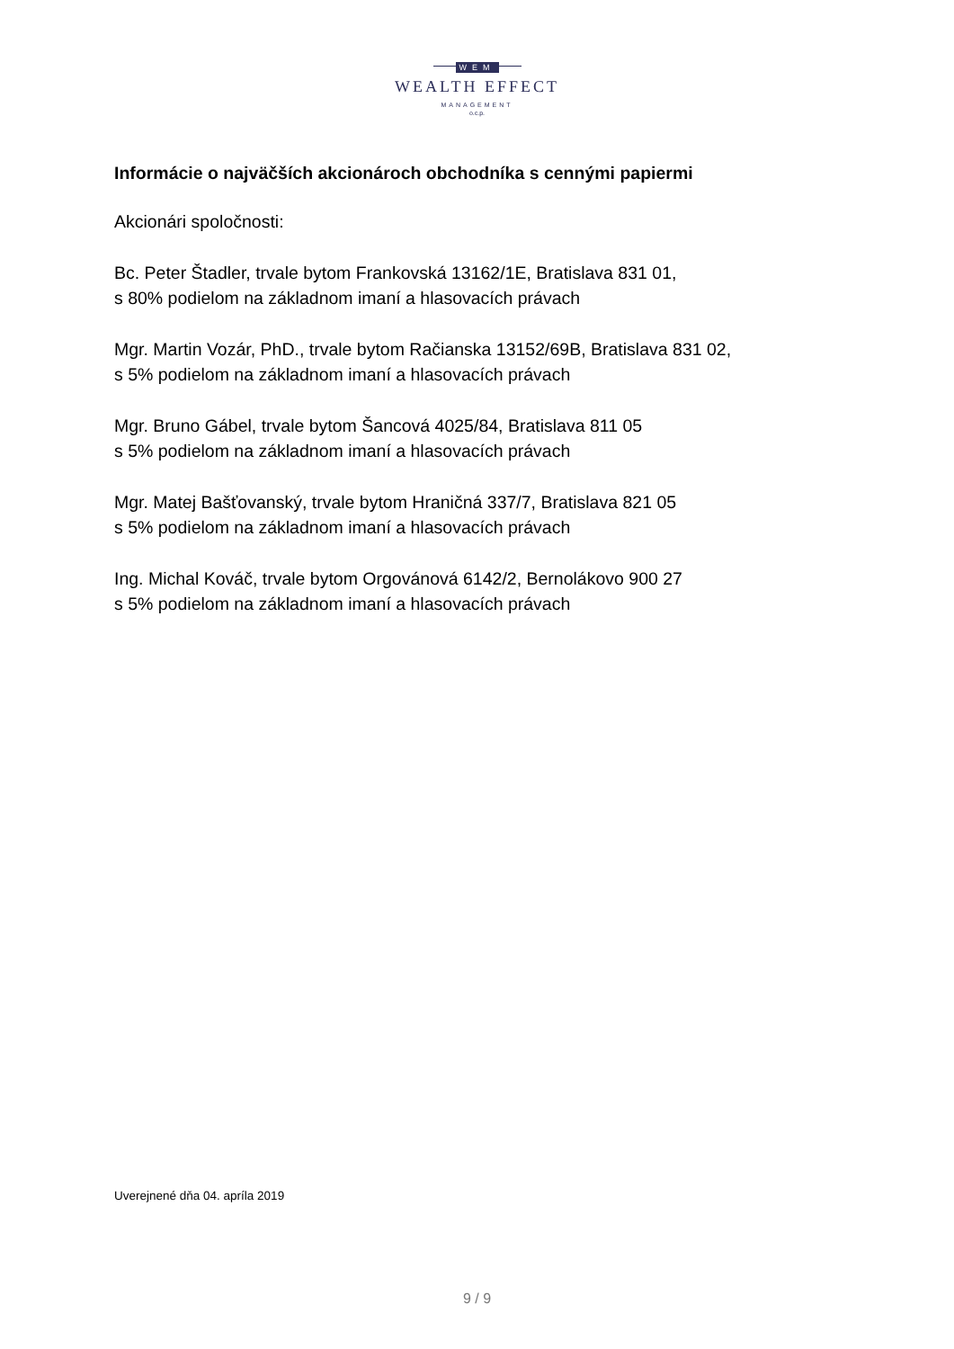WEM
WEALTH EFFECT
MANAGEMENT
o.c.p.
Informácie o najväčších akcionároch obchodníka s cennými papiermi
Akcionári spoločnosti:
Bc. Peter Štadler, trvale bytom Frankovská 13162/1E, Bratislava 831 01,
s 80% podielom na základnom imaní a hlasovacích právach
Mgr. Martin Vozár, PhD., trvale bytom Račianska 13152/69B, Bratislava 831 02,
s 5% podielom na základnom imaní a hlasovacích právach
Mgr. Bruno Gábel, trvale bytom Šancová 4025/84, Bratislava 811 05
s 5% podielom na základnom imaní a hlasovacích právach
Mgr. Matej Bašťovanský, trvale bytom Hraničná 337/7, Bratislava 821 05
s 5% podielom na základnom imaní a hlasovacích právach
Ing. Michal Kováč, trvale bytom Orgovánová 6142/2, Bernolákovo 900 27
s 5% podielom na základnom imaní a hlasovacích právach
Uverejnené dňa 04. apríla 2019
9 / 9